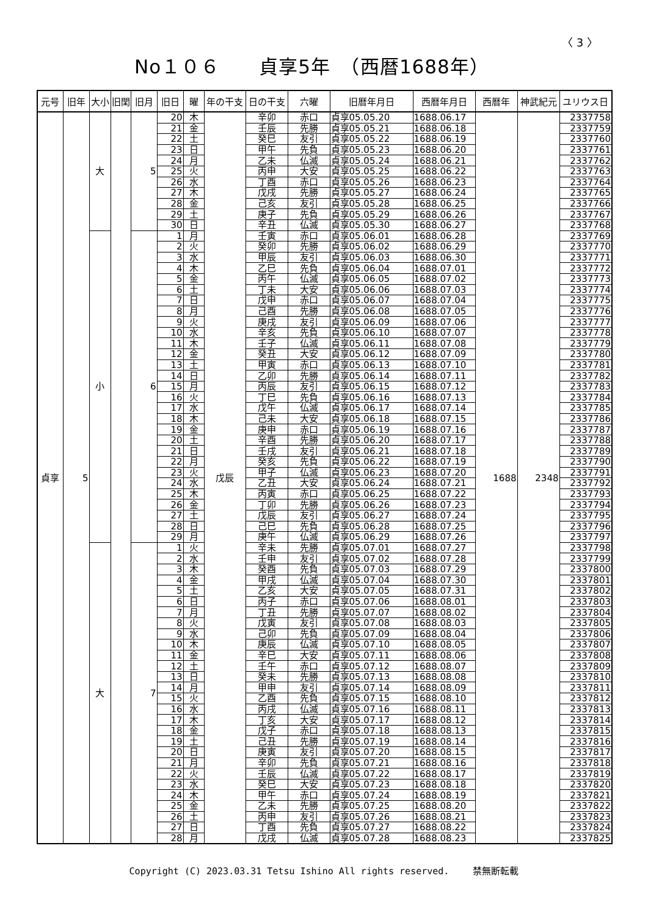〈 3 〉
No１０６　　貞享5年　（西暦1688年）
| 元号 | 旧年 | 大小 | 旧閏 | 旧月 | 旧日 | 曜 | 年の干支 | 日の干支 | 六曜 | 旧暦年月日 | 西暦年月日 | 西暦年 | 神武紀元 | ユリウス日 |
| --- | --- | --- | --- | --- | --- | --- | --- | --- | --- | --- | --- | --- | --- | --- |
| 貞享 | 5 | 大 | | 5 | 20 | 木 | 戊辰 | 辛卯 | 赤口 | 貞享05.05.20 | 1688.06.17 | 1688 | 2348 | 2337758 |
| | | | | | 21 | 金 | | 壬辰 | 先勝 | 貞享05.05.21 | 1688.06.18 | | | 2337759 |
| | | | | | 22 | 土 | | 癸巳 | 友引 | 貞享05.05.22 | 1688.06.19 | | | 2337760 |
| | | | | | 23 | 日 | | 甲午 | 先負 | 貞享05.05.23 | 1688.06.20 | | | 2337761 |
| | | | | | 24 | 月 | | 乙未 | 仏滅 | 貞享05.05.24 | 1688.06.21 | | | 2337762 |
| | | | | | 25 | 火 | | 丙申 | 大安 | 貞享05.05.25 | 1688.06.22 | | | 2337763 |
| | | | | | 26 | 水 | | 丁酉 | 赤口 | 貞享05.05.26 | 1688.06.23 | | | 2337764 |
| | | | | | 27 | 木 | | 戊戌 | 先勝 | 貞享05.05.27 | 1688.06.24 | | | 2337765 |
| | | | | | 28 | 金 | | 己亥 | 友引 | 貞享05.05.28 | 1688.06.25 | | | 2337766 |
| | | | | | 29 | 土 | | 庚子 | 先負 | 貞享05.05.29 | 1688.06.26 | | | 2337767 |
| | | | | | 30 | 日 | | 辛丑 | 仏滅 | 貞享05.05.30 | 1688.06.27 | | | 2337768 |
| | | 小 | | 6 | 1 | 月 | | 壬寅 | 赤口 | 貞享05.06.01 | 1688.06.28 | | | 2337769 |
| | | | | | 2 | 火 | | 癸卯 | 先勝 | 貞享05.06.02 | 1688.06.29 | | | 2337770 |
| | | | | | 3 | 水 | | 甲辰 | 友引 | 貞享05.06.03 | 1688.06.30 | | | 2337771 |
| | | | | | 4 | 木 | | 乙巳 | 先負 | 貞享05.06.04 | 1688.07.01 | | | 2337772 |
| | | | | | 5 | 金 | | 丙午 | 仏滅 | 貞享05.06.05 | 1688.07.02 | | | 2337773 |
| | | | | | 6 | 土 | | 丁未 | 大安 | 貞享05.06.06 | 1688.07.03 | | | 2337774 |
| | | | | | 7 | 日 | | 戊申 | 赤口 | 貞享05.06.07 | 1688.07.04 | | | 2337775 |
| | | | | | 8 | 月 | | 己酉 | 先勝 | 貞享05.06.08 | 1688.07.05 | | | 2337776 |
| | | | | | 9 | 火 | | 庚戌 | 友引 | 貞享05.06.09 | 1688.07.06 | | | 2337777 |
| | | | | | 10 | 水 | | 辛亥 | 先負 | 貞享05.06.10 | 1688.07.07 | | | 2337778 |
| | | | | | 11 | 木 | | 壬子 | 仏滅 | 貞享05.06.11 | 1688.07.08 | | | 2337779 |
| | | | | | 12 | 金 | | 癸丑 | 大安 | 貞享05.06.12 | 1688.07.09 | | | 2337780 |
| | | | | | 13 | 土 | | 甲寅 | 赤口 | 貞享05.06.13 | 1688.07.10 | | | 2337781 |
| | | | | | 14 | 日 | | 乙卯 | 先勝 | 貞享05.06.14 | 1688.07.11 | | | 2337782 |
| | | | | | 15 | 月 | | 丙辰 | 友引 | 貞享05.06.15 | 1688.07.12 | | | 2337783 |
| | | | | | 16 | 火 | | 丁巳 | 先負 | 貞享05.06.16 | 1688.07.13 | | | 2337784 |
| | | | | | 17 | 水 | | 戊午 | 仏滅 | 貞享05.06.17 | 1688.07.14 | | | 2337785 |
| | | | | | 18 | 木 | | 己未 | 大安 | 貞享05.06.18 | 1688.07.15 | | | 2337786 |
| | | | | | 19 | 金 | | 庚申 | 赤口 | 貞享05.06.19 | 1688.07.16 | | | 2337787 |
| | | | | | 20 | 土 | | 辛酉 | 先勝 | 貞享05.06.20 | 1688.07.17 | | | 2337788 |
| | | | | | 21 | 日 | | 壬戌 | 友引 | 貞享05.06.21 | 1688.07.18 | | | 2337789 |
| | | | | | 22 | 月 | | 癸亥 | 先負 | 貞享05.06.22 | 1688.07.19 | | | 2337790 |
| | | | | | 23 | 火 | | 甲子 | 仏滅 | 貞享05.06.23 | 1688.07.20 | | | 2337791 |
| | | | | | 24 | 水 | | 乙丑 | 大安 | 貞享05.06.24 | 1688.07.21 | | | 2337792 |
| | | | | | 25 | 木 | | 丙寅 | 赤口 | 貞享05.06.25 | 1688.07.22 | | | 2337793 |
| | | | | | 26 | 金 | | 丁卯 | 先勝 | 貞享05.06.26 | 1688.07.23 | | | 2337794 |
| | | | | | 27 | 土 | | 戊辰 | 友引 | 貞享05.06.27 | 1688.07.24 | | | 2337795 |
| | | | | | 28 | 日 | | 己巳 | 先負 | 貞享05.06.28 | 1688.07.25 | | | 2337796 |
| | | | | | 29 | 月 | | 庚午 | 仏滅 | 貞享05.06.29 | 1688.07.26 | | | 2337797 |
| | | 大 | | 7 | 1 | 火 | | 辛未 | 先勝 | 貞享05.07.01 | 1688.07.27 | | | 2337798 |
| | | | | | 2 | 水 | | 壬申 | 友引 | 貞享05.07.02 | 1688.07.28 | | | 2337799 |
| | | | | | 3 | 木 | | 癸酉 | 先負 | 貞享05.07.03 | 1688.07.29 | | | 2337800 |
| | | | | | 4 | 金 | | 甲戌 | 仏滅 | 貞享05.07.04 | 1688.07.30 | | | 2337801 |
| | | | | | 5 | 土 | | 乙亥 | 大安 | 貞享05.07.05 | 1688.07.31 | | | 2337802 |
| | | | | | 6 | 日 | | 丙子 | 赤口 | 貞享05.07.06 | 1688.08.01 | | | 2337803 |
| | | | | | 7 | 月 | | 丁丑 | 先勝 | 貞享05.07.07 | 1688.08.02 | | | 2337804 |
| | | | | | 8 | 火 | | 戊寅 | 友引 | 貞享05.07.08 | 1688.08.03 | | | 2337805 |
| | | | | | 9 | 水 | | 己卯 | 先負 | 貞享05.07.09 | 1688.08.04 | | | 2337806 |
| | | | | | 10 | 木 | | 庚辰 | 仏滅 | 貞享05.07.10 | 1688.08.05 | | | 2337807 |
| | | | | | 11 | 金 | | 辛巳 | 大安 | 貞享05.07.11 | 1688.08.06 | | | 2337808 |
| | | | | | 12 | 土 | | 壬午 | 赤口 | 貞享05.07.12 | 1688.08.07 | | | 2337809 |
| | | | | | 13 | 日 | | 癸未 | 先勝 | 貞享05.07.13 | 1688.08.08 | | | 2337810 |
| | | | | | 14 | 月 | | 甲申 | 友引 | 貞享05.07.14 | 1688.08.09 | | | 2337811 |
| | | | | | 15 | 火 | | 乙酉 | 先負 | 貞享05.07.15 | 1688.08.10 | | | 2337812 |
| | | | | | 16 | 水 | | 丙戌 | 仏滅 | 貞享05.07.16 | 1688.08.11 | | | 2337813 |
| | | | | | 17 | 木 | | 丁亥 | 大安 | 貞享05.07.17 | 1688.08.12 | | | 2337814 |
| | | | | | 18 | 金 | | 戊子 | 赤口 | 貞享05.07.18 | 1688.08.13 | | | 2337815 |
| | | | | | 19 | 土 | | 己丑 | 先勝 | 貞享05.07.19 | 1688.08.14 | | | 2337816 |
| | | | | | 20 | 日 | | 庚寅 | 友引 | 貞享05.07.20 | 1688.08.15 | | | 2337817 |
| | | | | | 21 | 月 | | 辛卯 | 先負 | 貞享05.07.21 | 1688.08.16 | | | 2337818 |
| | | | | | 22 | 火 | | 壬辰 | 仏滅 | 貞享05.07.22 | 1688.08.17 | | | 2337819 |
| | | | | | 23 | 水 | | 癸巳 | 大安 | 貞享05.07.23 | 1688.08.18 | | | 2337820 |
| | | | | | 24 | 木 | | 甲午 | 赤口 | 貞享05.07.24 | 1688.08.19 | | | 2337821 |
| | | | | | 25 | 金 | | 乙未 | 先勝 | 貞享05.07.25 | 1688.08.20 | | | 2337822 |
| | | | | | 26 | 土 | | 丙申 | 友引 | 貞享05.07.26 | 1688.08.21 | | | 2337823 |
| | | | | | 27 | 日 | | 丁酉 | 先負 | 貞享05.07.27 | 1688.08.22 | | | 2337824 |
| | | | | | 28 | 月 | | 戊戌 | 仏滅 | 貞享05.07.28 | 1688.08.23 | | | 2337825 |
Copyright (C) 2023.03.31 Tetsu Ishino All rights reserved. 　　禁無断転載